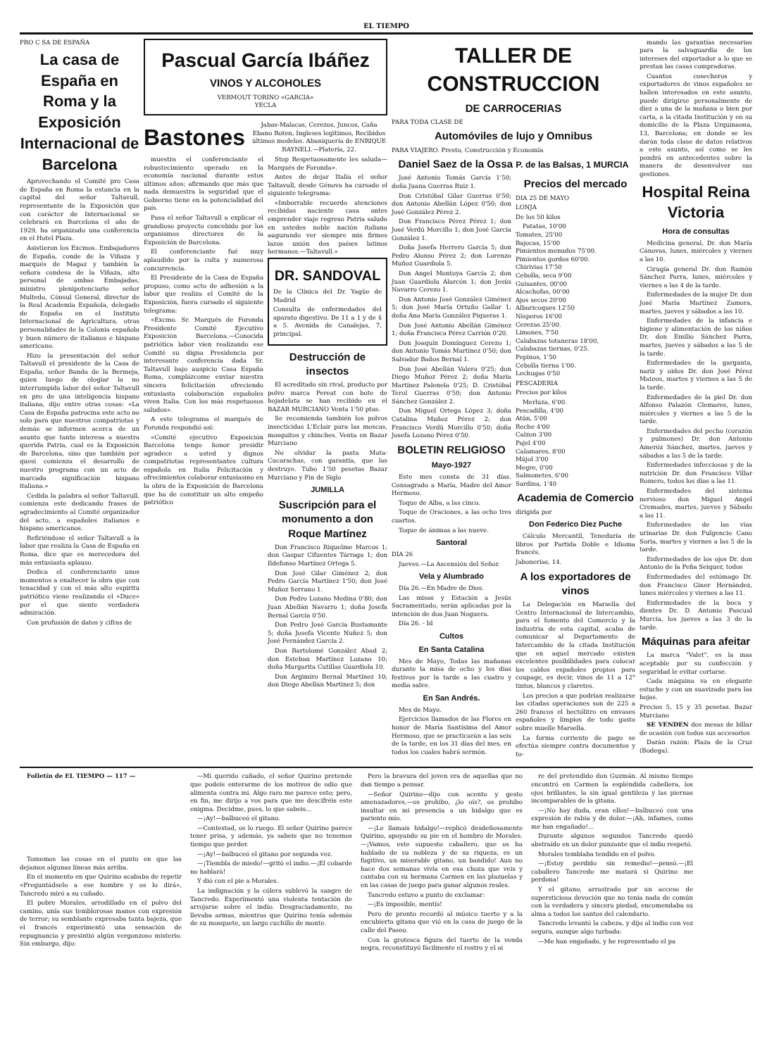EL TIEMPO
PRO C SA DE ESPAÑA
La casa de España en Roma y la Exposición Internacional de Barcelona
Aprovechando el Comité pro Casa de España en Roma la estancia en la capital del señor Taltavull, representante de la Exposición que con carácter de Internacional se celebrará en Barcelona el año de 1929, ha organizado una conferencia en el Hotel Plaza.
Asistieron los Excmos. Embajadores de España, conde de la Viñaza y marqués de Magaz y también la señora condesa de la Viñaza, alto personal de ambas Embajadas, ministro plenipotenciario señor Multedo, Cónsul General, director de la Real Academia Española, delegado de España en el Instituto Internacional de Agricultura, otras personalidades de la Colonia española y buen número de italianos e hispano americano.
Hizo la presentación del señor Taltavull el presidente de la Casa de España, señor Banda de la Bermeja, quien luego de elogiar la no interrumpida labor del señor Taltavull en pro de una inteligencia hispano italiana, dijo entre otras cosas: «La Casa de España patrocina este acto no solo para que nuestros compatriotas y demás se informen acerca de un asunto que tanto interesa a nuestra querida Patria, cual es la Exposición de Barcelona, sino que también por quesi comienza el desarrollo de nuestro programa con un acto de marcada significación hispano italiana.»
Cedida la palabra al señor Taltavull, comienza este dedicando frases de agradecimiento al Comité organizador del acto, a españoles italianos e hispano americanos.
Refiriéndose el señor Taltavull a la labor que realiza la Casa de España en Roma, dice que es merecedora del más entusiasta aplauso.
Dedica el conferenciante unos momentos a enaltecer la obra que con tenacidad y con el más alto espíritu patriótico viene realizando el «Duce» por el que siente verdadera admiración.
Con profusión de datos y cifras de
Pascual García Ibáñez
VINOS Y ALCOHOLES
VERMOUT TORINO «GARCIA»
YECLA
Bastones
Jabas-Malacas, Cerezos, Juncos, Caña Ebano Roten, Ingleses legítimos, Recibidos últimos modelos. Abaniquería de ENRIQUE RAYNELI.—Platería, 22.
muestra el conferenciante el robustecimiento operado en la economía nacional durante estos últimos años; afirmando que más que nada demuestra la seguridad que el Gobierno tiene en la potencialidad del país.
Pasa el señor Taltavull a explicar el grandioso proyecto concebido por los organismos directores de la Exposición de Barcelona.
El conferenciante fué muy aplaudido por la culta y numerosa concurrencia.
El Presidente de la Casa de España propuso, como acto de adhesión a la labor que realiza el Comité de la Exposición, fuera cursado el siguiente telegrama:
«Excmo. Sr. Marqués de Foronda Presidente Comité Ejecutivo Exposición Barcelona.—Conocida patriótica labor vien realizando ese Comité su digna Presidencia por interesante conferencia dada Sr. Taltavull bajo auspicio Casa España Roma, complázcome enviar nuestra sincera felicitación ofreciendo entusiasta colaboración españoles viven Italia. Con los más respetuosos saludos».
A este telegrama el marqués de Foronda respondió así:
«Comité ejecutivo Exposición Barcelona tengo honor presidir agradece a usted y dignos compatriotas representantes cultura española en Italia Felicitación y ofrecimientos colaborar entusiasmo en la obra de la Exposición de Barcelona que ha de constituir un alto empeño patriótico
Stop Respetuosamente les saluda— Marqués de Foronda».
Antes de dejar Italia el señor Taltavull, desde Génova ha cursado el siguiente telegrama:
«Imborrable recuerdo atenciones recibidas naciente casa antes emprender viaje regreso Patria saludo en ustedes noble nación italiana augurando ver siempre mis firmes lazos unión dos países latinos hermanos.—Taltavull.»
DR. SANDOVAL
De la Clínica del Dr. Yagüe de Madrid
Consulta de enfermedades del aparato digestivo. De 11 a 1 y de 4 a 5. Avenida de Canalejas, 7, principal.
Destrucción de insectos
El acreditado sin rival, producto por polvo marca Pereat con bote de hojadelata se han recibido en el BAZAR MURCIANO Venta 1'50 ptas.
Se recomienda también los polvos insecticidas L'Eclair para las moscas, mosquitos y chinches. Venta en Bazar Murciano
No olvidar la pasta Mata-Cucarachas, con garantía, que las destruye. Tubo 1'50 pesetas Bazar Murciano y Fin de Siglo
JUMILLA
Suscripción para el monumento a don Roque Martínez
Don Francisco Riquelme Marcos 1; don Gaspar Cifuentes Tárraga 1; don Ildefonso Martínez Ortega 5.
Don José Gilar Giménez 2; don Pedro García Martínez 1'50; don José Muñoz Serrano 1.
Don Pedro Lozano Medina 0'80; don Juan Abellán Navarro 1; doña Josefa Bernal García 0'50.
Don Pedro José García Bustamante 5; doña Josefa Vicente Nuñez 5; don José Fernández García 2.
Don Bartolomé González Abad 2; don Esteban Martínez Lozano 10; doña Margarita Cutillas Guardiola 10.
Don Argimiro Bernal Martínez 10; don Diego Abellán Martínez 5; don
TALLER DE CONSTRUCCION
DE CARROCERIAS
PARA TODA CLASE DE
Automóviles de lujo y Omnibus
PARA VIAJERO. Presto, Construcción y Economía
Daniel Saez de la Ossa P. de las Balsas, 1 MURCIA
José Antonio Tomás García 1'50; doña Juana Guerras Ruiz 1.
Don Cristóbal Gilar Guerras 0'50; don Antonio Abellán López 0'50; don José González Pérez 2.
Don Francisco Pérez Pérez 1; don José Verdú Morcillo 1; don José García González 1.
Doña Josefa Herrero García 5; don Pedro Alonso Pérez 2; don Lorenzo Muñoz Guardiola 5.
Don Angel Montoya García 2; don Juan Guardiola Alarcón 1; don Jesús Navarro Cerezo 1.
Don Antonio José González Giménez 5; don José María Ortuño Gallar 1; doña Ana María González Piqueras 1.
Don José Antonio Abellán Giménez 1; doña Francisca Pérez Carrión 0'20.
Don Joaquín Domínguez Cerezo 1; don Antonio Tomás Martínez 0'50; don Salvador Baños Bernal 1.
Don José Abellán Valera 0'25; don Diego Muñoz Pérez 2; doña María Martínez Palenela 0'25; D. Cristóbal Terol Guerras 0'50; don Antonio Sánchez González 2.
Don Miguel Ortega López 3; doña Catalina Muñoz Pérez 2; don Francisco Verdú Morcillo 0'50; doña Josefa Lozano Pérez 0'50.
BOLETIN RELIGIOSO
Mayo-1927
Este mes consta de 31 días. Consagrado a María, Madre del Amor Hermoso.
Toque de Alba, a las cinco.
Toque de Oraciones, a las ocho tres cuartos.
Toque de ánimas a las nueve.
Santoral
DIA 26
Jueves.—La Ascensión del Señor.
Vela y Alumbrado
Día 26.—En Madre de Dios.
Las misas y Estación a Jesús Sacramentado, serán aplicadas por la intención de doa Juan Noguera.
Día 26. - Id
Cultos
En Santa Catalina
Mes de Mayo, Todas las mañanas durante la misa de ocho y los días festivos por la tarde a las cuatro y media salve.
En San Andrés.
Mes de Mayo.
Ejercicios llamados de las Flores en honor de María Santísima del Amor Hermoso, que se practicarán a las seis de la tarde, en los 31 días del mes, en todos los cuales habrá sermón.
Precios del mercado
DIA 25 DE MAYO
LONJA
De los 50 kilos
Patatas, 10'00
Tomates, 25'00
Bajocas, 15'00
Pimientos menudos 75'00.
Pimientos gordos 60'00.
Chirivias 17'50
Cebolla, seca 9'00
Guisantes, 00'00
Alcachofas, 00'00
Ajos secos 20'00
Albaricoques 12'50
Nísperos 16'00
Cerezas 25'00.
Limones, 7'50
Calabazas totaneras 18'00,
Calabazas tiernas, 0'25.
Pepinos, 1'50
Cebolla tierna 1'00.
Lechugas 0'50
PESCADERIA
Precios por kilos
Merluza, 6'00.
Pescadilla, 4'00
Atún, 5'00
Reche 4'00
Calzon 3'00
Pajel 4'00
Calamares, 8'00
Mújol 3'00
Megre, 0'00
Salmonetes, 6'00
Sardina, 1'40
Academia de Comercio
dirigida por
Don Federico Diez Puche
Cálculo Mercantil, Teneduría de libros por Partida Doble e Idioma francés.
Jabonerías, 14.
A los exportadores de vinos
La Delegación en Marsella del Centro Internacional de Intercambio, para el fomento del Comercio y la Industria de esta capital, acaba de comunicar al Departamento de Intercambio de la citada Institución que en aquel mercado existen excelentes posibilidades para colocar los caldos españoles propios para coupage, es decir, vinos de 11 a 12° tintos, blancos y claretes.
Los precios a que podrían realizarse las citadas operaciones son de 225 a 260 francos el hectólitro en envases españoles y limpios de todo gasto sobre muelle Marsella.
La forma corriente de pago se efectúa siempre contra documentos y to-
mando las garantías necesarias para la salvaguardia de los intereses del exportador a lo que se prestan las casas compradoras.
Cuantos cosecheros y exportadores de vinos españoles se hallen interesados en este asunto, puede dirigirse personalmente de diez a una de la mañana o bien por carta, a la citada Institución y en su domicilio de la Plaza Urquinaona, 13, Barcelona; en donde se les darán toda clase de datos relativos a este asunto, así como se les pondrá en antecedentes sobre la manera de desenvolver sus gestiones.
Hospital Reina Victoria
Hora de consultas
Medicina general, Dr. don María Cánovas, lunes, miércoles y viernes a las 10.
Cirugía general Dr. don Ramón Sánchez Parra, lunes, miércoles y viernes a las 4 de la tarde.
Enfermedades de la mujer Dr. don José María Martínez Zamora, martes, jueves y sábados a las 10.
Enfermedades de la infancia e higiene y alimentación de los niños Dr. don Emilio Sánchez Parra, martes, jueves y sábados a las 5 de la tarde.
Enfermedades de la garganta, nariz y oidos Dr. don José Pérez Mateos, martes y viernes a las 5 de la tarde.
Enfermedades de la piel Dr. don Alfonso Palazón Clemares, lunes, miércoles y viernes a las 5 de la tarde.
Enfermedades del pecho (corazón y pulmones) Dr. don Antonio Ameróz Sánchez, martes, jueves y sábados a las 5 de la tarde.
Enfermedades infecciosas y de la nutrición Dr. don Francisco Villar Romero, todos los días a las 11.
Enfermedades del sistema nervioso don Miguel Angel Cremades, martes, jueves y Sábado a las 11.
Enfermedades de las vías urinarias Dr. don Fulgencio Cano Soria, martes y viernes a las 5 de la tarde.
Enfermedades de los ojos Dr. don Antonio de la Peña Seiquer, todos
Enfermedades del estómago Dr. don Francisco Giner Hernández, lunes miércoles y viernes a las 11.
Enfermedades de la boca y dientes Dr. D. Antonio Pascual Murcia, los jueves a las 3 de la tarde.
Máquinas para afeitar
La marca "Valet", es la mas aceptable por su confección y seguridad le evitar cortarse.
Cada máquina va en elegante estuche y con un suavizado para las hojas.
Precios 5, 15 y 35 pesetas. Bazar Murciano
SE VENDEN dos mesas de billar de ocasión con todos sus accesorios
Darán razón: Plaza de la Cruz (Bodega).
Folletín de EL TIEMPO — 117 —
Tomemos las cosas en el punto en que las dejamos algunas líneas más arriba.
En el momento en que Quirino acababa de repetir «Preguntádselo a ese hombre y os lo dirá», Tancredo miró a su cuñado.
El pobre Morales, arrodillado en el polvo del camino, unía sus temblorosas manos con expresión de terror; su semblante expresaba tanta bajeza, que el francés experimentó una sensación de repugnancia y presintió algún vergonzoso misterio. Sin embargo, dijo:
—Mi querido cuñado, el señor Quirino pretende que podeis enterarme de los motivos de odio que alimenta contra mi. Algo raro me parece esto; pero, en fin, me dirijo a vos para que me descifréis este enigma. Decidme, pues, lo que sabeis...
—¡Ay!—balbuceó el gitano.
—Contestad, os lo ruego. El señor Quirino parece tener prisa, y además, ya sabeis que no tenemos tiempo que perder.
—¡Ay!—balbuceó el gitano por segunda vez.
—¡Tiembla de miedo!—gritó el indio.—¡El cobarde no hablará!
Y dió con el pie a Morales.
La indignación y la cólera sublevó la sangre de Tancredo. Experimentó una violenta tentación de arrojarse sobre el indio. Desgraciadamente, no llevaba armas, mientras que Quirino tenía además de su mosquete, un largo cuchillo de monte.
Pero la bravura del joven era de aquellas que no dan tiempo a pensar.
—Señor Quirino—dijo con acento y gesto amenazadores,—os prohibo, ¿lo oís?, os prohibo insultar en mi presencia a un hidalgo que es pariente mío.
—¡Le llamais hidalgo!—replicó desdeñosamente Quirino, apoyando su pie en el hombro de Morales.—¡Vamos, este supuesto caballero, que os ha hablado de su nobleza y de su riqueza, es un fugitivo, un miserable gitano, un bandido! Aun no hace dos semanas vivía en esa choza que veis y cantaba con su hermana Carmen en las plazuelas y en las casas de juego para ganar algunos reales.
Tancredo estuvo a punto de exclamar:
—¡Es imposible, mentís!
Pero de pronto recordó al músico tuerto y a la encubierta gitana que vió en la casa de juego de la calle del Paseo.
Con la grotesca figura del tuerto de la venda negra, reconstituyó fácilmente el rostro y el ai
re del pretendido don Guzmán. Al mismo tiempo encontró en Carmen la espléndida cabellera, los ojos brillantes, la sin igual gentileza y las piernas incomparables de la gitana.
—¡No hay duda, eran ellos!—balbuceó con una expresión de rabia y de dolor.—¡Ah, infames, como me han engañado!...
Durante algunos segundos Tancredo quedó abstraído en un dolor punzante que el indio respetó.
Morales temblaba tendido en el polvo.
—¡Estoy perdido sin remedio!—pensó.—¡El caballero Tancredo me matará si Quirino me perdona!
Y el gitano, arrastrado por un acceso de supersticiosa devoción que no tenía nada de común con la verdadera y sincera piedad, encomendaba su alma a todos los santos del calendario.
Tancredo levantó la cabeza, y dijo al indio con voz segura, aunque algo turbada:
—Me han engañado, y he representado el pa